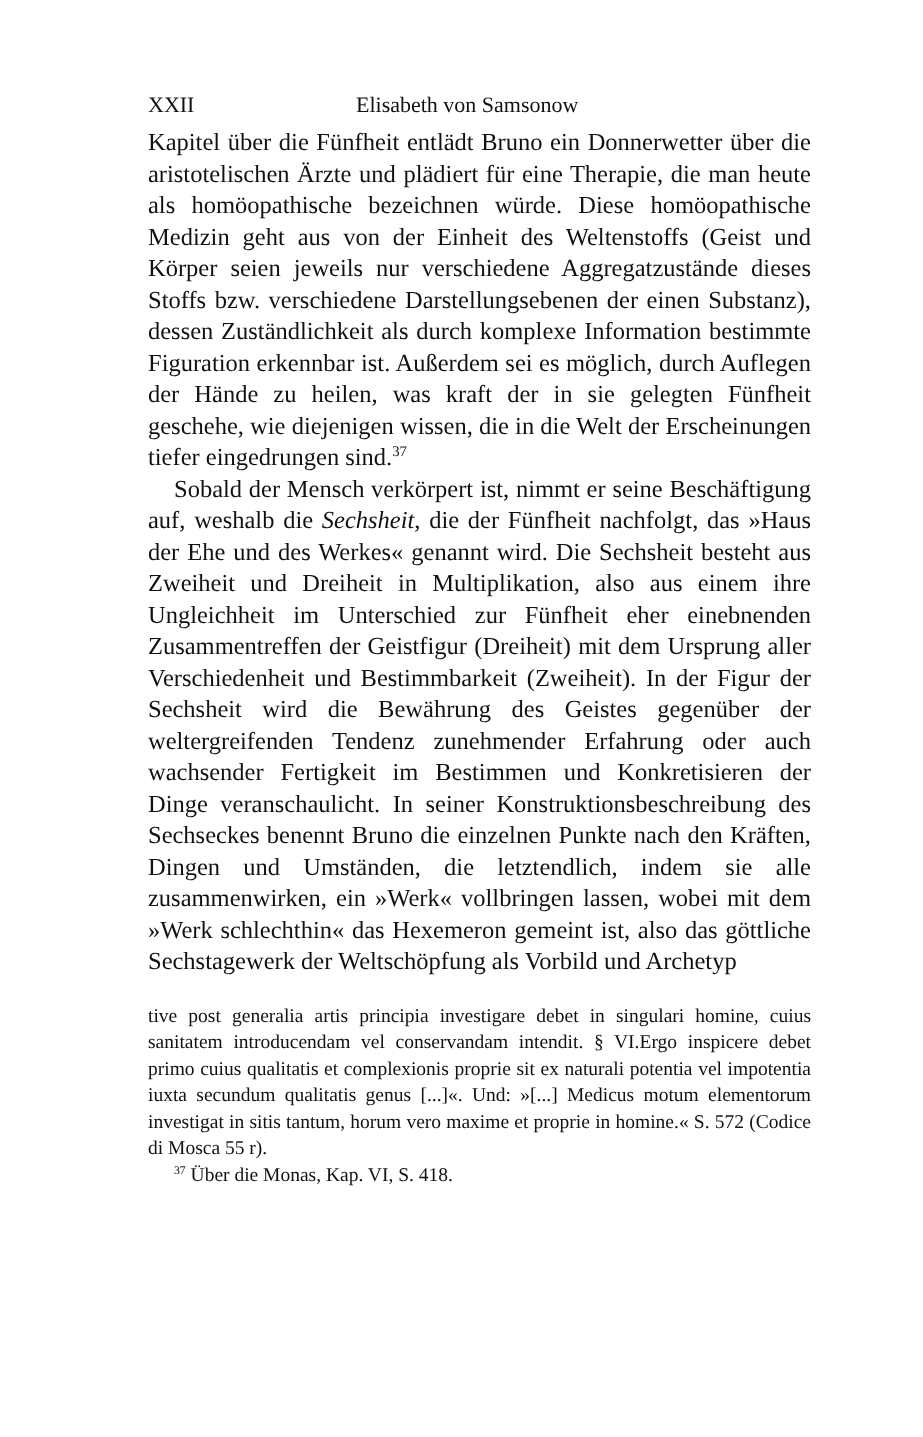XXII Elisabeth von Samsonow
Kapitel über die Fünfheit entlädt Bruno ein Donnerwetter über die aristotelischen Ärzte und plädiert für eine Therapie, die man heute als homöopathische bezeichnen würde. Diese homöopathische Medizin geht aus von der Einheit des Weltenstoffs (Geist und Körper seien jeweils nur verschiedene Aggregatzustände dieses Stoffs bzw. verschiedene Darstellungsebenen der einen Substanz), dessen Zuständlichkeit als durch komplexe Information bestimmte Figuration erkennbar ist. Außerdem sei es möglich, durch Auflegen der Hände zu heilen, was kraft der in sie gelegten Fünfheit geschehe, wie diejenigen wissen, die in die Welt der Erscheinungen tiefer eingedrungen sind.<sup>37</sup>
Sobald der Mensch verkörpert ist, nimmt er seine Beschäftigung auf, weshalb die Sechsheit, die der Fünfheit nachfolgt, das »Haus der Ehe und des Werkes« genannt wird. Die Sechsheit besteht aus Zweiheit und Dreiheit in Multiplikation, also aus einem ihre Ungleichheit im Unterschied zur Fünfheit eher einebnenden Zusammentreffen der Geistfigur (Dreiheit) mit dem Ursprung aller Verschiedenheit und Bestimmbarkeit (Zweiheit). In der Figur der Sechsheit wird die Bewährung des Geistes gegenüber der weltergreifenden Tendenz zunehmender Erfahrung oder auch wachsender Fertigkeit im Bestimmen und Konkretisieren der Dinge veranschaulicht. In seiner Konstruktionsbeschreibung des Sechseckes benennt Bruno die einzelnen Punkte nach den Kräften, Dingen und Umständen, die letztendlich, indem sie alle zusammenwirken, ein »Werk« vollbringen lassen, wobei mit dem »Werk schlechthin« das Hexemeron gemeint ist, also das göttliche Sechstagewerk der Weltschöpfung als Vorbild und Archetyp
tive post generalia artis principia investigare debet in singulari homine, cuius sanitatem introducendam vel conservandam intendit. § VI.Ergo inspicere debet primo cuius qualitatis et complexionis proprie sit ex naturali potentia vel impotentia iuxta secundum qualitatis genus [...]«. Und: »[...] Medicus motum elementorum investigat in sitis tantum, horum vero maxime et proprie in homine.« S. 572 (Codice di Mosca 55 r).
<sup>37</sup> Über die Monas, Kap. VI, S. 418.